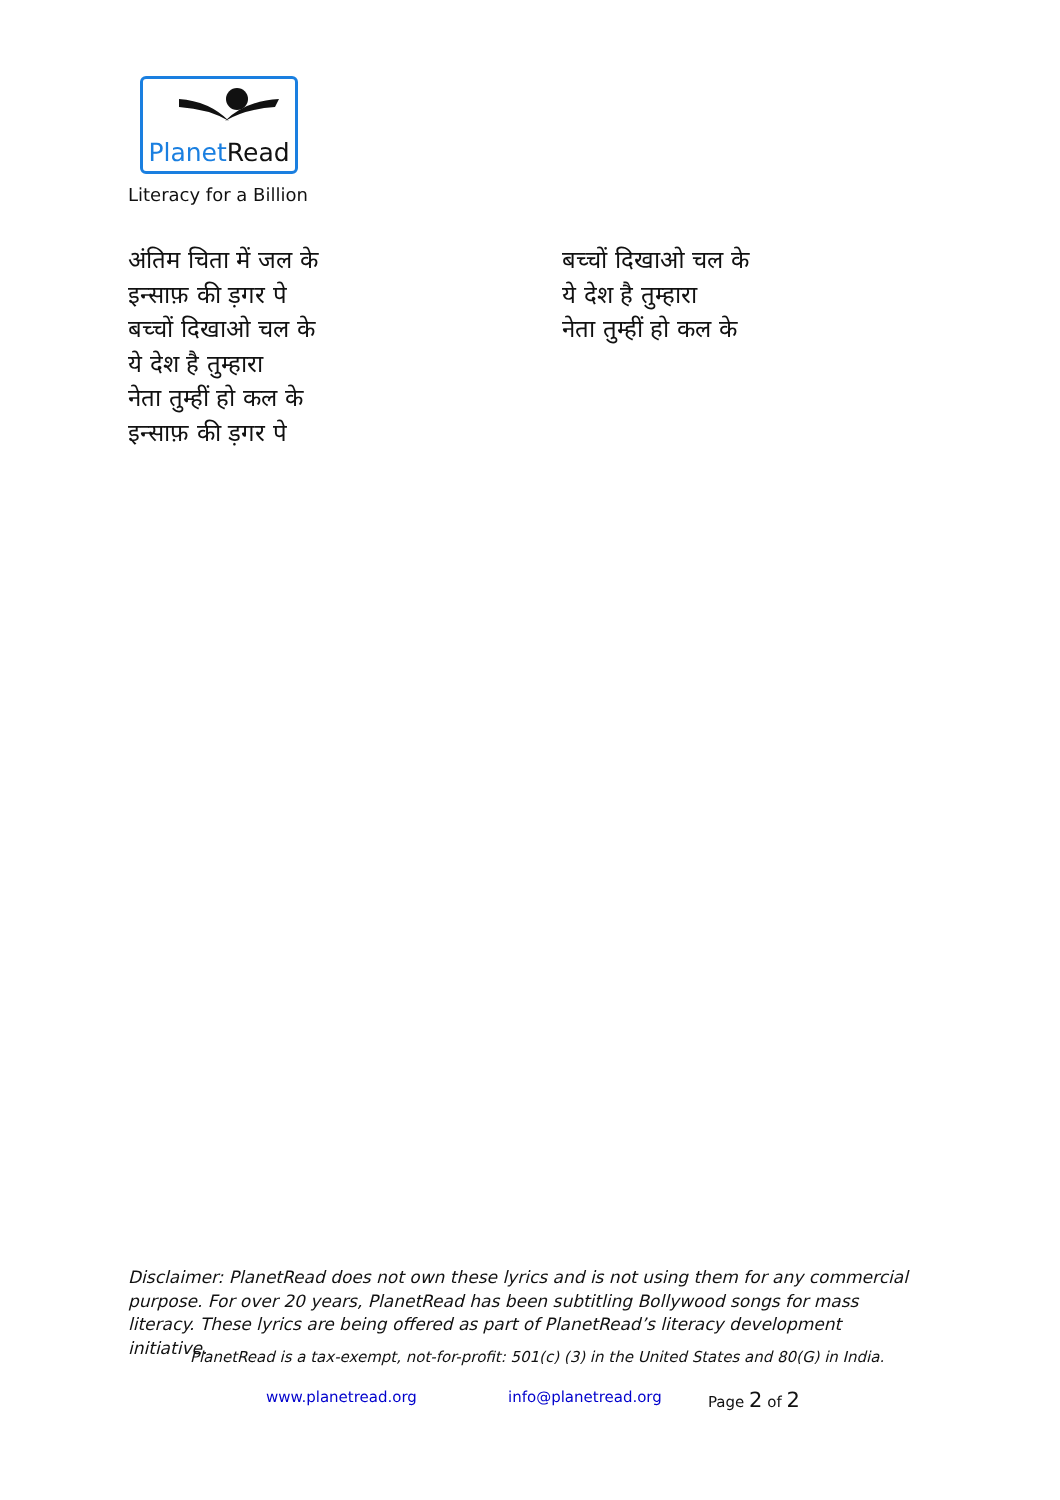PlanetRead
Literacy for a Billion
अंतिम चिता में जल के
इन्साफ़ की ड़गर पे
बच्चों दिखाओ चल के
ये देश है तुम्हारा
नेता तुम्हीं हो कल के
इन्साफ़ की ड़गर पे
बच्चों दिखाओ चल के
ये देश है तुम्हारा
नेता तुम्हीं हो कल के
Disclaimer: PlanetRead does not own these lyrics and is not using them for any commercial purpose. For over 20 years, PlanetRead has been subtitling Bollywood songs for mass literacy. These lyrics are being offered as part of PlanetRead’s literacy development initiative.
PlanetRead is a tax-exempt, not-for-profit: 501(c) (3) in the United States and 80(G) in India.
www.planetread.org info@planetread.org Page 2 of 2